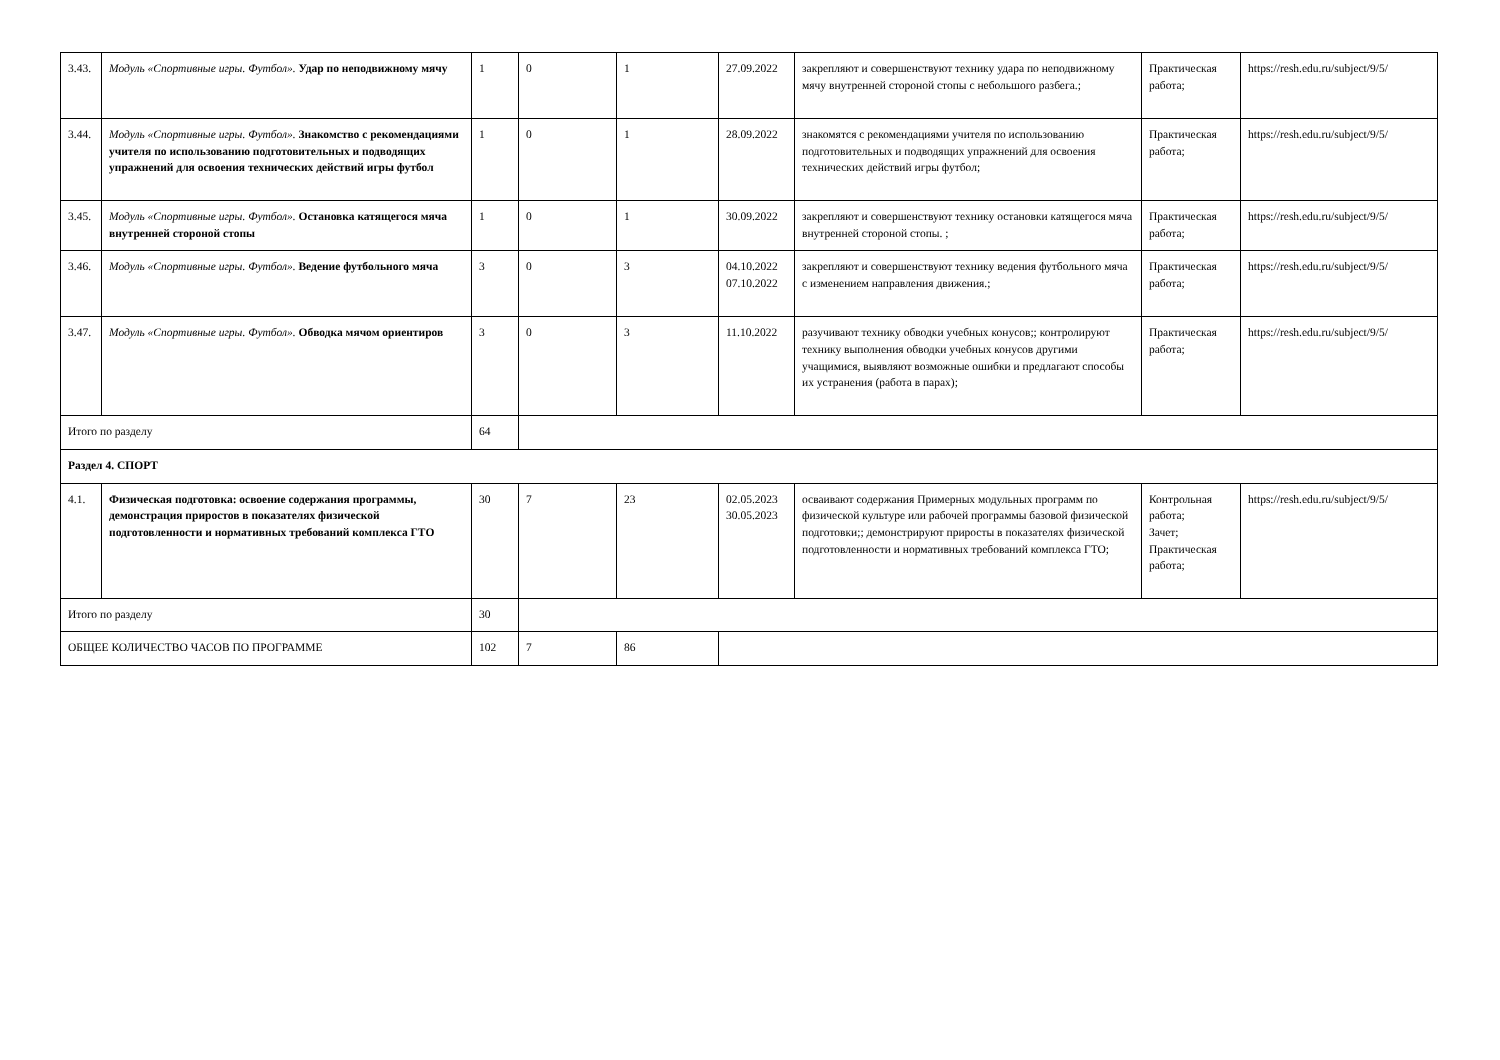| 3.43. | Модуль «Спортивные игры. Футбол». Удар по неподвижному мячу | 1 | 0 | 1 | 27.09.2022 | закрепляют и совершенствуют технику удара по неподвижному мячу внутренней стороной стопы с небольшого разбега.; | Практическая работа; | https://resh.edu.ru/subject/9/5/ |
| 3.44. | Модуль «Спортивные игры. Футбол». Знакомство с рекомендациями учителя по использованию подготовительных и подводящих упражнений для освоения технических действий игры футбол | 1 | 0 | 1 | 28.09.2022 | знакомятся с рекомендациями учителя по использованию подготовительных и подводящих упражнений для освоения технических действий игры футбол; | Практическая работа; | https://resh.edu.ru/subject/9/5/ |
| 3.45. | Модуль «Спортивные игры. Футбол». Остановка катящегося мяча внутренней стороной стопы | 1 | 0 | 1 | 30.09.2022 | закрепляют и совершенствуют технику остановки катящегося мяча внутренней стороной стопы. ; | Практическая работа; | https://resh.edu.ru/subject/9/5/ |
| 3.46. | Модуль «Спортивные игры. Футбол». Ведение футбольного мяча | 3 | 0 | 3 | 04.10.2022 07.10.2022 | закрепляют и совершенствуют технику ведения футбольного мяча с изменением направления движения.; | Практическая работа; | https://resh.edu.ru/subject/9/5/ |
| 3.47. | Модуль «Спортивные игры. Футбол». Обводка мячом ориентиров | 3 | 0 | 3 | 11.10.2022 | разучивают технику обводки учебных конусов;; контролируют технику выполнения обводки учебных конусов другими учащимися, выявляют возможные ошибки и предлагают способы их устранения (работа в парах); | Практическая работа; | https://resh.edu.ru/subject/9/5/ |
| Итого по разделу | | 64 | | | | | | |
| Раздел 4. СПОРТ | | | | | | | | |
| 4.1. | Физическая подготовка: освоение содержания программы, демонстрация приростов в показателях физической подготовленности и нормативных требований комплекса ГТО | 30 | 7 | 23 | 02.05.2023 30.05.2023 | осваивают содержания Примерных модульных программ по физической культуре или рабочей программы базовой физической подготовки;; демонстрируют приросты в показателях физической подготовленности и нормативных требований комплекса ГТО; | Контрольная работа; Зачет; Практическая работа; | https://resh.edu.ru/subject/9/5/ |
| Итого по разделу | | 30 | | | | | | |
| ОБЩЕЕ КОЛИЧЕСТВО ЧАСОВ ПО ПРОГРАММЕ | | 102 | 7 | 86 | | | | |